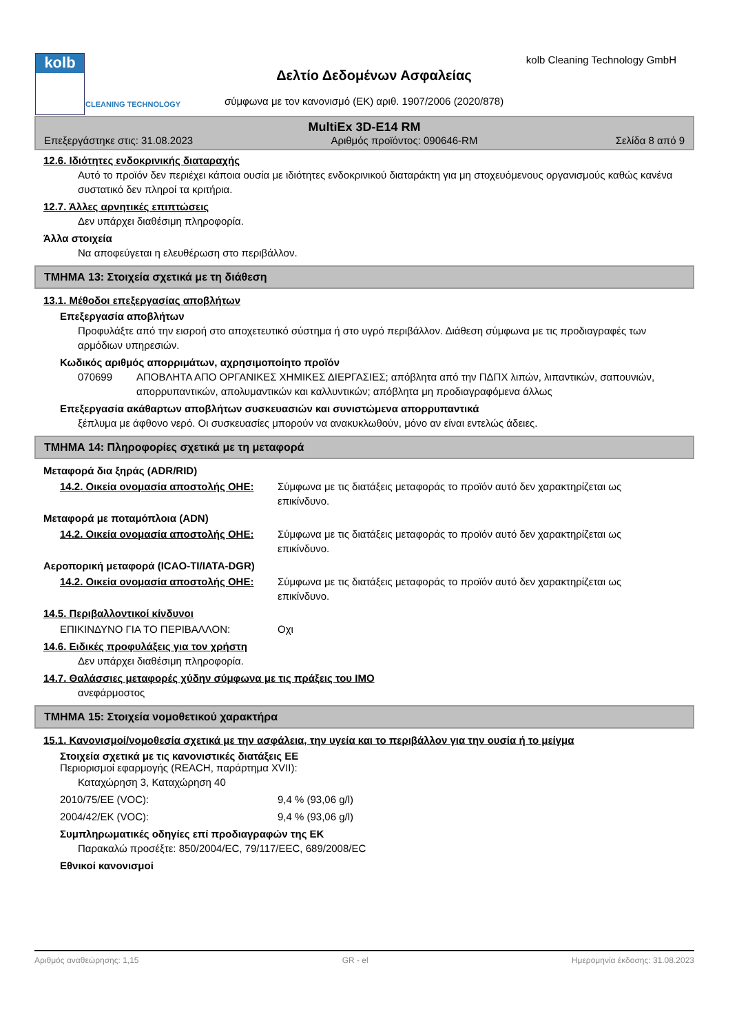kolb
CLEANING TECHNOLOGY
kolb Cleaning Technology GmbH
Δελτίο Δεδομένων Ασφαλείας
σύμφωνα με τον κανονισμό (ΕΚ) αριθ. 1907/2006 (2020/878)
MultiEx 3D-E14 RM
Επεξεργάστηκε στις: 31.08.2023 Αριθμός προϊόντος: 090646-RM Σελίδα 8 από 9
12.6. Ιδιότητες ενδοκρινικής διαταραχής
Αυτό το προϊόν δεν περιέχει κάποια ουσία με ιδιότητες ενδοκρινικού διαταράκτη για μη στοχευόμενους οργανισμούς καθώς κανένα συστατικό δεν πληροί τα κριτήρια.
12.7. Άλλες αρνητικές επιπτώσεις
Δεν υπάρχει διαθέσιμη πληροφορία.
Άλλα στοιχεία
Να αποφεύγεται η ελευθέρωση στο περιβάλλον.
ΤΜΗΜΑ 13: Στοιχεία σχετικά με τη διάθεση
13.1. Μέθοδοι επεξεργασίας αποβλήτων
Επεξεργασία αποβλήτων
Προφυλάξτε από την εισροή στο αποχετευτικό σύστημα ή στο υγρό περιβάλλον. Διάθεση σύμφωνα με τις προδιαγραφές των αρμόδιων υπηρεσιών.
Κωδικός αριθμός απορριμάτων, αχρησιμοποίητο προϊόν
070699 ΑΠΟΒΛΗΤΑ ΑΠΟ ΟΡΓΑΝΙΚΕΣ ΧΗΜΙΚΕΣ ΔΙΕΡΓΑΣΙΕΣ; απόβλητα από την ΠΔΠΧ λιπών, λιπαντικών, σαπουνιών, απορρυπαντικών, απολυμαντικών και καλλυντικών; απόβλητα μη προδιαγραφόμενα άλλως
Επεξεργασία ακάθαρτων αποβλήτων συσκευασιών και συνιστώμενα απορρυπαντικά
ξέπλυμα με άφθονο νερό. Οι συσκευασίες μπορούν να ανακυκλωθούν, μόνο αν είναι εντελώς άδειες.
ΤΜΗΜΑ 14: Πληροφορίες σχετικά με τη μεταφορά
Μεταφορά δια ξηράς (ADR/RID)
14.2. Οικεία ονομασία αποστολής ΟΗΕ: Σύμφωνα με τις διατάξεις μεταφοράς το προϊόν αυτό δεν χαρακτηρίζεται ως επικίνδυνο.
Μεταφορά με ποταμόπλοια (ADN)
14.2. Οικεία ονομασία αποστολής ΟΗΕ: Σύμφωνα με τις διατάξεις μεταφοράς το προϊόν αυτό δεν χαρακτηρίζεται ως επικίνδυνο.
Αεροπορική μεταφορά (ICAO-TI/IATA-DGR)
14.2. Οικεία ονομασία αποστολής ΟΗΕ: Σύμφωνα με τις διατάξεις μεταφοράς το προϊόν αυτό δεν χαρακτηρίζεται ως επικίνδυνο.
14.5. Περιβαλλοντικοί κίνδυνοι
ΕΠΙΚΙΝΔΥΝΟ ΓΙΑ ΤΟ ΠΕΡΙΒΑΛΛΟΝ: Οχι
14.6. Ειδικές προφυλάξεις για τον χρήστη
Δεν υπάρχει διαθέσιμη πληροφορία.
14.7. Θαλάσσιες μεταφορές χύδην σύμφωνα με τις πράξεις του IMO
ανεφάρμοστος
ΤΜΗΜΑ 15: Στοιχεία νομοθετικού χαρακτήρα
15.1. Κανονισμοί/νομοθεσία σχετικά με την ασφάλεια, την υγεία και το περιβάλλον για την ουσία ή το μείγμα
Στοιχεία σχετικά με τις κανονιστικές διατάξεις ΕΕ
Περιορισμοί εφαρμογής (REACH, παράρτημα XVII):
Καταχώρηση 3, Καταχώρηση 40
2010/75/ΕΕ (VOC): 9,4 % (93,06 g/l)
2004/42/ΕΚ (VOC): 9,4 % (93,06 g/l)
Συμπληρωματικές οδηγίες επί προδιαγραφών της ΕΚ
Παρακαλώ προσέξτε: 850/2004/EC, 79/117/EEC, 689/2008/EC
Εθνικοί κανονισμοί
Αριθμός αναθεώρησης: 1,15 GR - el Ημερομηνία έκδοσης: 31.08.2023